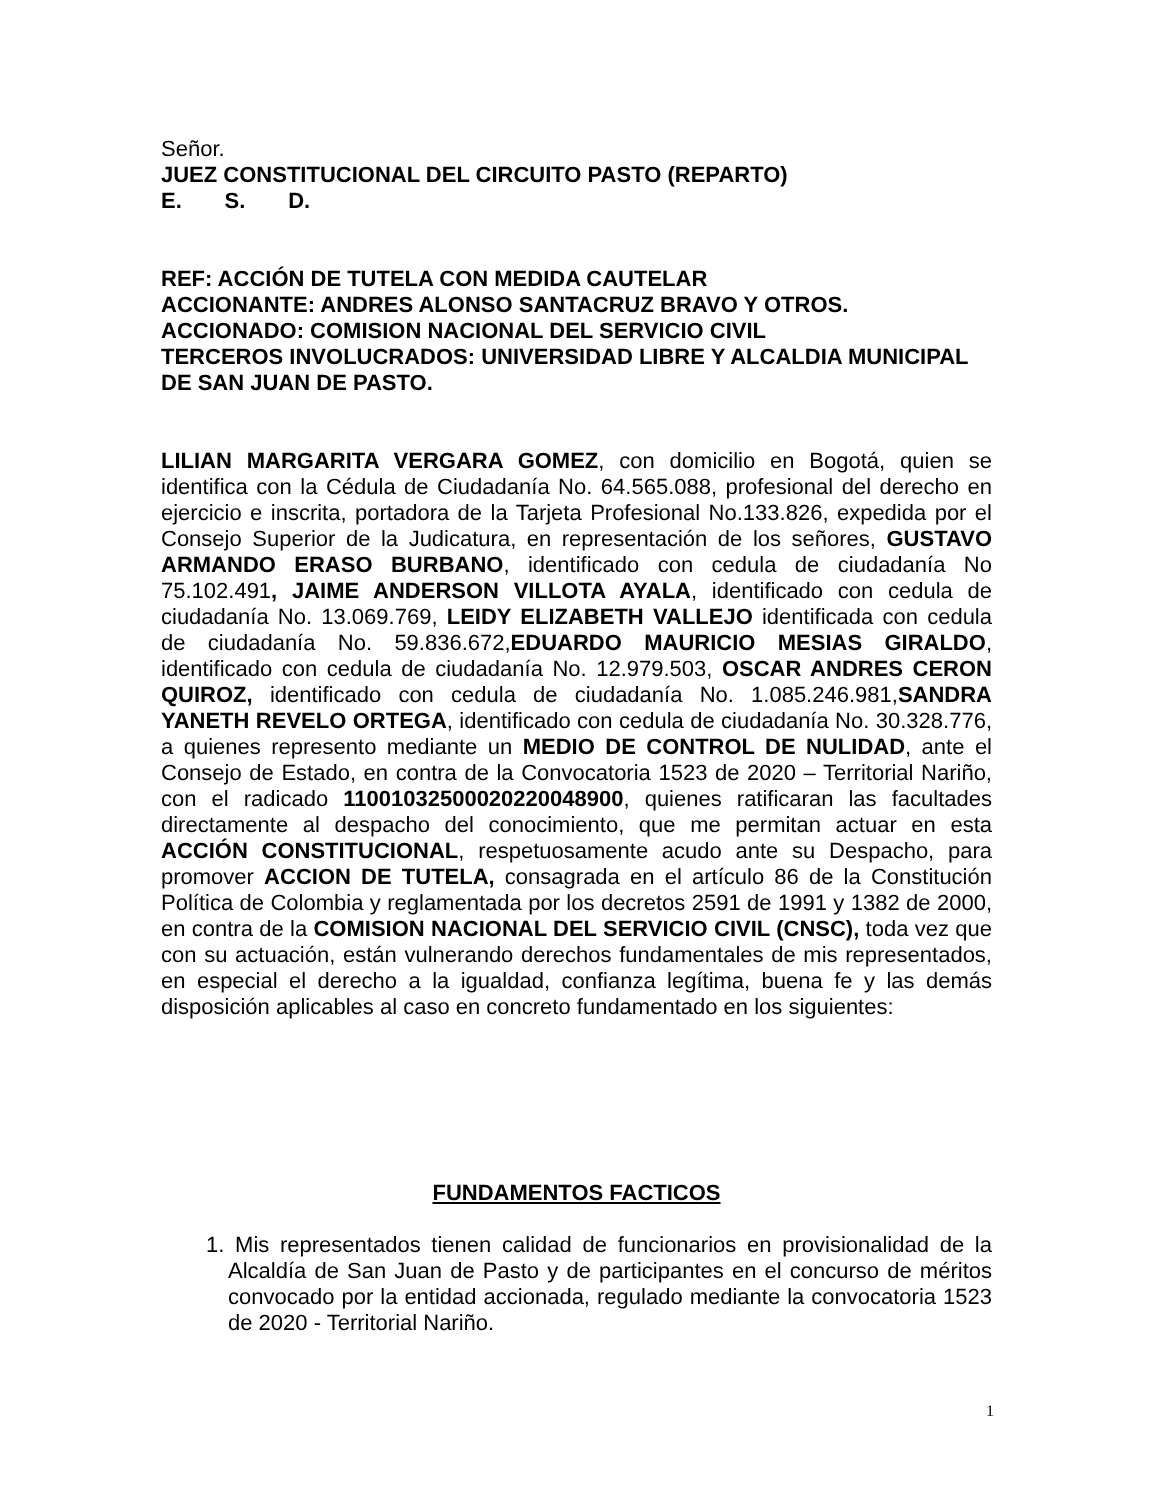Señor.
JUEZ CONSTITUCIONAL DEL CIRCUITO PASTO (REPARTO)
E. S. D.
REF: ACCIÓN DE TUTELA CON MEDIDA CAUTELAR
ACCIONANTE: ANDRES ALONSO SANTACRUZ BRAVO Y OTROS.
ACCIONADO: COMISION NACIONAL DEL SERVICIO CIVIL
TERCEROS INVOLUCRADOS: UNIVERSIDAD LIBRE Y ALCALDIA MUNICIPAL DE SAN JUAN DE PASTO.
LILIAN MARGARITA VERGARA GOMEZ, con domicilio en Bogotá, quien se identifica con la Cédula de Ciudadanía No. 64.565.088, profesional del derecho en ejercicio e inscrita, portadora de la Tarjeta Profesional No.133.826, expedida por el Consejo Superior de la Judicatura, en representación de los señores, GUSTAVO ARMANDO ERASO BURBANO, identificado con cedula de ciudadanía No 75.102.491, JAIME ANDERSON VILLOTA AYALA, identificado con cedula de ciudadanía No. 13.069.769, LEIDY ELIZABETH VALLEJO identificada con cedula de ciudadanía No. 59.836.672,EDUARDO MAURICIO MESIAS GIRALDO, identificado con cedula de ciudadanía No. 12.979.503, OSCAR ANDRES CERON QUIROZ, identificado con cedula de ciudadanía No. 1.085.246.981,SANDRA YANETH REVELO ORTEGA, identificado con cedula de ciudadanía No. 30.328.776, a quienes represento mediante un MEDIO DE CONTROL DE NULIDAD, ante el Consejo de Estado, en contra de la Convocatoria 1523 de 2020 – Territorial Nariño, con el radicado 11001032500020220048900, quienes ratificaran las facultades directamente al despacho del conocimiento, que me permitan actuar en esta ACCIÓN CONSTITUCIONAL, respetuosamente acudo ante su Despacho, para promover ACCION DE TUTELA, consagrada en el artículo 86 de la Constitución Política de Colombia y reglamentada por los decretos 2591 de 1991 y 1382 de 2000, en contra de la COMISION NACIONAL DEL SERVICIO CIVIL (CNSC), toda vez que con su actuación, están vulnerando derechos fundamentales de mis representados, en especial el derecho a la igualdad, confianza legítima, buena fe y las demás disposición aplicables al caso en concreto fundamentado en los siguientes:
FUNDAMENTOS FACTICOS
1. Mis representados tienen calidad de funcionarios en provisionalidad de la Alcaldía de San Juan de Pasto y de participantes en el concurso de méritos convocado por la entidad accionada, regulado mediante la convocatoria 1523 de 2020 - Territorial Nariño.
1